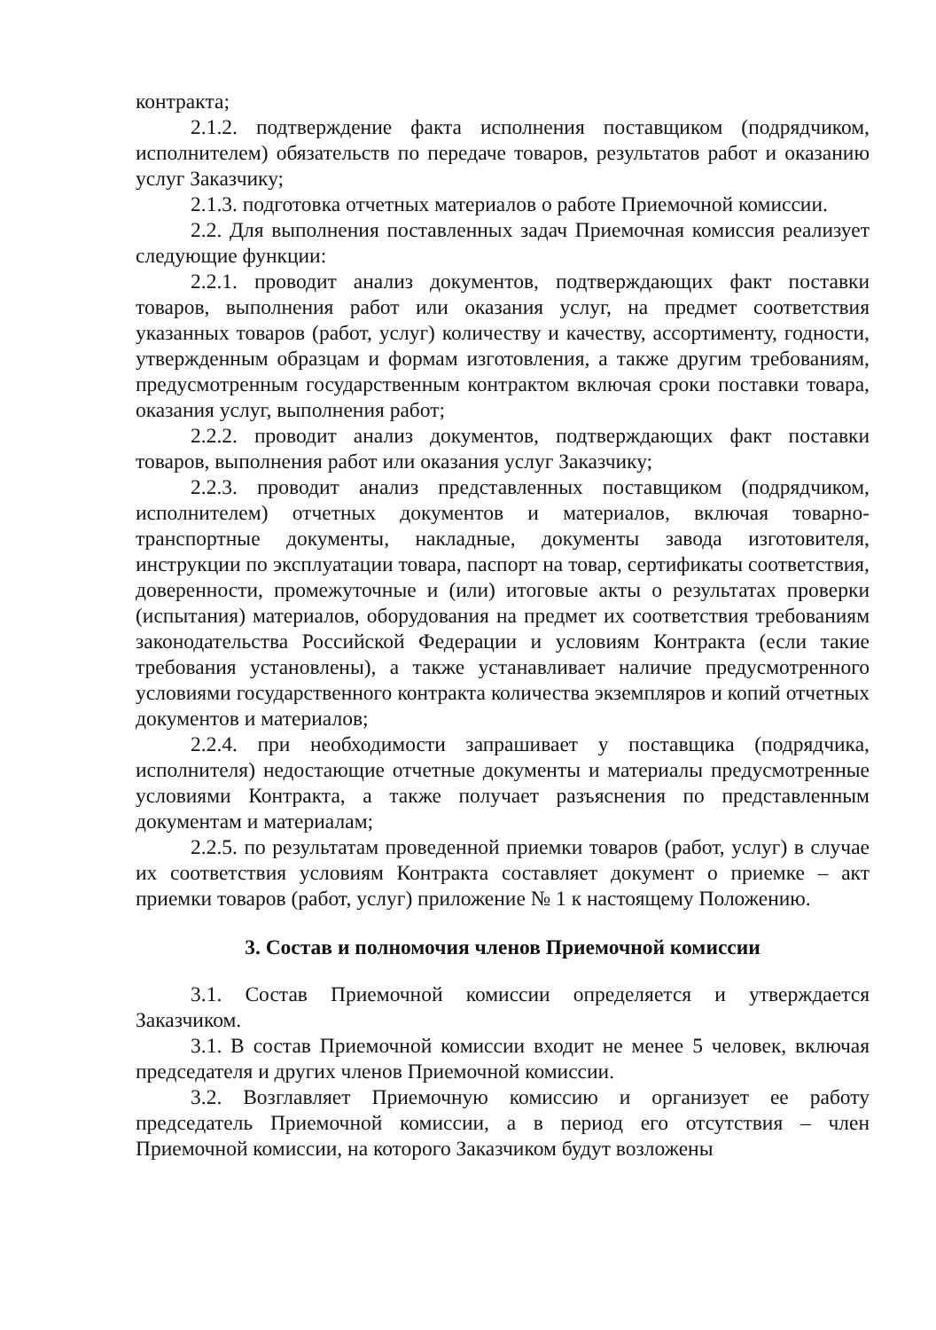контракта;
2.1.2. подтверждение факта исполнения поставщиком (подрядчиком, исполнителем) обязательств по передаче товаров, результатов работ и оказанию услуг Заказчику;
2.1.3. подготовка отчетных материалов о работе Приемочной комиссии.
2.2. Для выполнения поставленных задач Приемочная комиссия реализует следующие функции:
2.2.1. проводит анализ документов, подтверждающих факт поставки товаров, выполнения работ или оказания услуг, на предмет соответствия указанных товаров (работ, услуг) количеству и качеству, ассортименту, годности, утвержденным образцам и формам изготовления, а также другим требованиям, предусмотренным государственным контрактом включая сроки поставки товара, оказания услуг, выполнения работ;
2.2.2. проводит анализ документов, подтверждающих факт поставки товаров, выполнения работ или оказания услуг Заказчику;
2.2.3. проводит анализ представленных поставщиком (подрядчиком, исполнителем) отчетных документов и материалов, включая товарно-транспортные документы, накладные, документы завода изготовителя, инструкции по эксплуатации товара, паспорт на товар, сертификаты соответствия, доверенности, промежуточные и (или) итоговые акты о результатах проверки (испытания) материалов, оборудования на предмет их соответствия требованиям законодательства Российской Федерации и условиям Контракта (если такие требования установлены), а также устанавливает наличие предусмотренного условиями государственного контракта количества экземпляров и копий отчетных документов и материалов;
2.2.4. при необходимости запрашивает у поставщика (подрядчика, исполнителя) недостающие отчетные документы и материалы предусмотренные условиями Контракта, а также получает разъяснения по представленным документам и материалам;
2.2.5. по результатам проведенной приемки товаров (работ, услуг) в случае их соответствия условиям Контракта составляет документ о приемке – акт приемки товаров (работ, услуг) приложение № 1 к настоящему Положению.
3. Состав и полномочия членов Приемочной комиссии
3.1. Состав Приемочной комиссии определяется и утверждается Заказчиком.
3.1. В состав Приемочной комиссии входит не менее 5 человек, включая председателя и других членов Приемочной комиссии.
3.2. Возглавляет Приемочную комиссию и организует ее работу председатель Приемочной комиссии, а в период его отсутствия – член Приемочной комиссии, на которого Заказчиком будут возложены